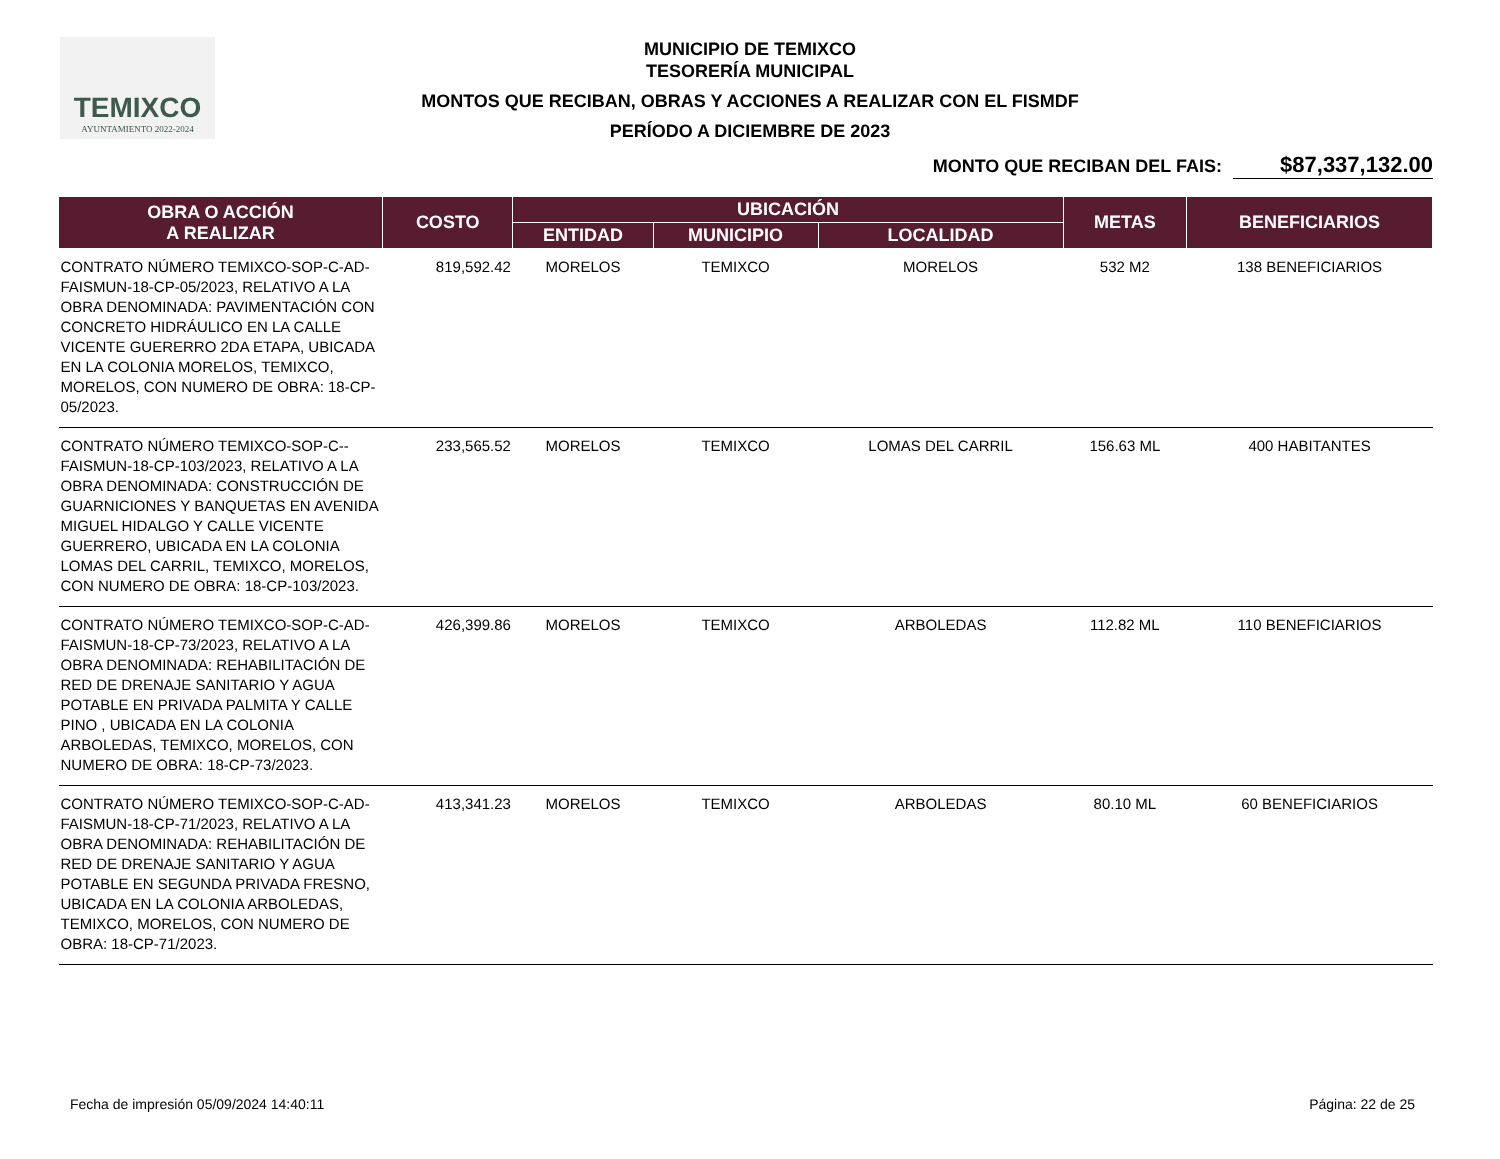TEMIXCO
AYUNTAMIENTO 2022-2024
MUNICIPIO DE TEMIXCO
TESORERÍA MUNICIPAL
MONTOS QUE RECIBAN, OBRAS Y ACCIONES A REALIZAR CON EL FISMDF
PERÍODO A DICIEMBRE DE 2023
MONTO QUE RECIBAN DEL FAIS: $87,337,132.00
| OBRA O ACCIÓN A REALIZAR | COSTO | UBICACIÓN | | | METAS | BENEFICIARIOS |
| --- | --- | --- | --- | --- | --- | --- |
| | | ENTIDAD | MUNICIPIO | LOCALIDAD | | |
| CONTRATO NÚMERO TEMIXCO-SOP-C-AD-FAISMUN-18-CP-05/2023, RELATIVO A LA OBRA DENOMINADA: PAVIMENTACIÓN CON CONCRETO HIDRÁULICO EN LA CALLE VICENTE GUERERRO 2DA ETAPA, UBICADA EN LA COLONIA MORELOS, TEMIXCO, MORELOS, CON NUMERO DE OBRA: 18-CP-05/2023. | 819,592.42 | MORELOS | TEMIXCO | MORELOS | 532 M2 | 138 BENEFICIARIOS |
| CONTRATO NÚMERO TEMIXCO-SOP-C--FAISMUN-18-CP-103/2023, RELATIVO A LA OBRA DENOMINADA: CONSTRUCCIÓN DE GUARNICIONES Y BANQUETAS EN AVENIDA MIGUEL HIDALGO Y CALLE VICENTE GUERRERO, UBICADA EN LA COLONIA LOMAS DEL CARRIL, TEMIXCO, MORELOS, CON NUMERO DE OBRA: 18-CP-103/2023. | 233,565.52 | MORELOS | TEMIXCO | LOMAS DEL CARRIL | 156.63 ML | 400 HABITANTES |
| CONTRATO NÚMERO TEMIXCO-SOP-C-AD-FAISMUN-18-CP-73/2023, RELATIVO A LA OBRA DENOMINADA: REHABILITACIÓN DE RED DE DRENAJE SANITARIO Y AGUA POTABLE EN PRIVADA PALMITA Y CALLE PINO , UBICADA EN LA COLONIA ARBOLEDAS, TEMIXCO, MORELOS, CON NUMERO DE OBRA: 18-CP-73/2023. | 426,399.86 | MORELOS | TEMIXCO | ARBOLEDAS | 112.82 ML | 110 BENEFICIARIOS |
| CONTRATO NÚMERO TEMIXCO-SOP-C-AD-FAISMUN-18-CP-71/2023, RELATIVO A LA OBRA DENOMINADA: REHABILITACIÓN DE RED DE DRENAJE SANITARIO Y AGUA POTABLE EN SEGUNDA PRIVADA FRESNO, UBICADA EN LA COLONIA ARBOLEDAS, TEMIXCO, MORELOS, CON NUMERO DE OBRA: 18-CP-71/2023. | 413,341.23 | MORELOS | TEMIXCO | ARBOLEDAS | 80.10 ML | 60 BENEFICIARIOS |
Fecha de impresión 05/09/2024 14:40:11 Página: 22 de 25